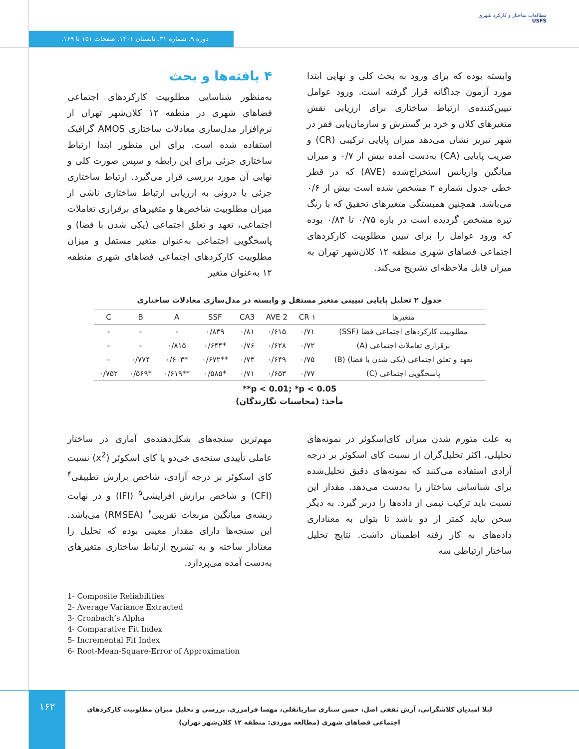مطالعات ساختار و کارکرد شهری
USFS
دوره ۹. شماره ۳۱. تابستان ۱۴۰۱. صفحات ۱۵۱ تا ۱۶۹.
۴ یافته‌ها و بحث
به‌منظور شناسایی مطلوبیت کارکردهای اجتماعی فضاهای شهری در منطقه ۱۲ کلان‌شهر تهران از نرم‌افزار مدل‌سازی معادلات ساختاری AMOS گرافیک استفاده شده است. برای این منظور ابتدا ارتباط ساختاری جزئی برای این رابطه و سپس صورت کلی و نهایی آن مورد بررسی قرار می‌گیرد. ارتباط ساختاری جزئی یا درونی به ارزیابی ارتباط ساختاری ناشی از میزان مطلوبیت شاخص‌ها و متغیرهای برقراری تعاملات اجتماعی، تعهد و تعلق اجتماعی (یکی شدن با فضا) و پاسخگویی اجتماعی به‌عنوان متغیر مستقل و میزان مطلوبیت کارکردهای اجتماعی فضاهای شهری منطقه ۱۲ به‌عنوان متغیر
وابسته بوده که برای ورود به بحث کلی و نهایی ابتدا مورد آزمون جداگانه قرار گرفته است. ورود عوامل تبیین‌کننده‌ی ارتباط ساختاری برای ارزیابی نقش متغیرهای کلان و خرد بر گسترش و سازمان‌یابی فقر در شهر تبریز نشان می‌دهد میزان پایایی ترکیبی (CR) و ضریب پایایی (CA) به‌دست آمده بیش از ۰/۷ و میزان میانگین واریانس استخراج‌شده (AVE) که در قطر خطی جدول شماره ۲ مشخص شده است بیش از ۰/۶ می‌باشد. همچنین همبستگی متغیرهای تحقیق که با رنگ تیره مشخص گردیده است در بازه ۰/۷۵ تا ۰/۸۴ بوده که ورود عوامل را برای تبیین مطلوبیت کارکردهای اجتماعی فضاهای شهری منطقه ۱۲ کلان‌شهر تهران به میزان قابل ملاحظه‌ای تشریح می‌کند.
جدول ۲ تحلیل پایایی تبیینی متغیر مستقل و وابسته در مدل‌سازی معادلات ساختاری
| متغیرها | CR ۱ | AVE 2 | CA3 | SSF | A | B | C |
| --- | --- | --- | --- | --- | --- | --- | --- |
| مطلوبیت کارکردهای اجتماعی فضا (SSF) | ۰/۷۱ | ۰/۶۱۵ | ۰/۸۱ | ۰/۸۳۹ | - | - | - |
| برقراری تعاملات اجتماعی (A) | ۰/۷۲ | ۰/۶۲۸ | ۰/۷۶ | *۰/۶۴۴ | ۰/۸۱۵ | - | - |
| تعهد و تعلق اجتماعی (یکی شدن با فضا) (B) | ۰/۷۵ | ۰/۶۴۹ | ۰/۷۳ | **۰/۶۷۲ | *۰/۶۰۳ | ۰/۷۷۴ | - |
| پاسخگویی اجتماعی (C) | ۰/۷۷ | ۰/۶۵۳ | ۰/۷۱ | *۰/۵۸۵ | **۰/۶۱۹ | *۰/۵۶۹ | ۰/۷۵۲ |
**p < 0.01; *p < 0.05
مأخذ: (محاسبات نگارندگان)
مهم‌ترین سنجه‌های شکل‌دهنده‌ی آماری در ساختار عاملی تأییدی سنجه‌ی خی‌دو یا کای اسکوئر (x<sup>2</sup>) نسبت کای اسکوئر بر درجه آزادی، شاخص برازش تطبیقی<sup>۴</sup> (CFI) و شاخص برازش افزایشی<sup>۵</sup> (IFI) و در نهایت ریشه‌ی میانگین مربعات تقریبی<sup>۶</sup> (RMSEA) می‌باشد. این سنجه‌ها دارای مقدار معینی بوده که تحلیل را معنادار ساخته و به تشریح ارتباط ساختاری متغیرهای به‌دست آمده می‌پردازد.
به علت متورم شدن میزان کای‌اسکوئر در نمونه‌های تحلیلی، اکثر تحلیل‌گران از نسبت کای اسکوئر بر درجه آزادی استفاده می‌کنند که نمونه‌های دقیق تحلیل‌شده برای شناسایی ساختار را به‌دست می‌دهد. مقدار این نسبت باید ترکیب نیمی از داده‌ها را دربر گیرد. به دیگر سخن نباید کمتر از دو باشد تا بتوان به معناداری داده‌های به کار رفته اطمینان داشت. نتایج تحلیل ساختار ارتباطی سه
1- Composite Reliabilities
2- Average Variance Extracted
3- Cronbach’s Alpha
4- Comparative Fit Index
5- Incremental Fit Index
6- Root-Mean-Square-Error of Approximation
۱۶۲
لیلا امیدیان کلاشگرانی، آرش ثقفی اصل، حسن ستاری ساربانقلی، مهسا فرامرزی. بررسی و تحلیل میزان مطلوبیت کارکردهای اجتماعی فضاهای شهری (مطالعه موردی: منطقه ۱۲ کلان‌شهر تهران)